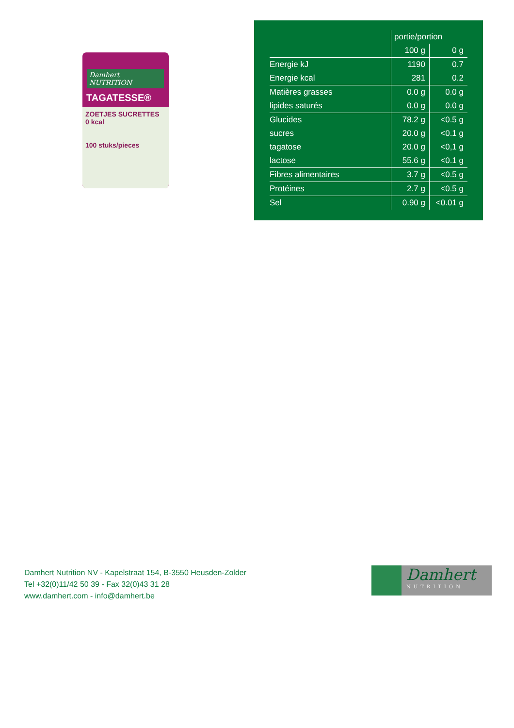Damhert NUTRITION
TAGATESSE®
ZOETJES SUCRETTES
0 kcal
100 stuks/pieces
| | portie/portion | |
| --- | --- | --- |
| | 100 g | 0 g |
| Energie kJ | 1190 | 0.7 |
| Energie kcal | 281 | 0.2 |
| Matières grasses | 0.0 g | 0.0 g |
| lipides saturés | 0.0 g | 0.0 g |
| Glucides | 78.2 g | <0.5 g |
| sucres | 20.0 g | <0.1 g |
| tagatose | 20.0 g | <0,1 g |
| lactose | 55.6 g | <0.1 g |
| Fibres alimentaires | 3.7 g | <0.5 g |
| Protéines | 2.7 g | <0.5 g |
| Sel | 0.90 g | <0.01 g |
Damhert Nutrition NV - Kapelstraat 154, B-3550 Heusden-Zolder
Tel +32(0)11/42 50 39 - Fax 32(0)43 31 28
www.damhert.com - info@damhert.be
Damhert
NUTRITION